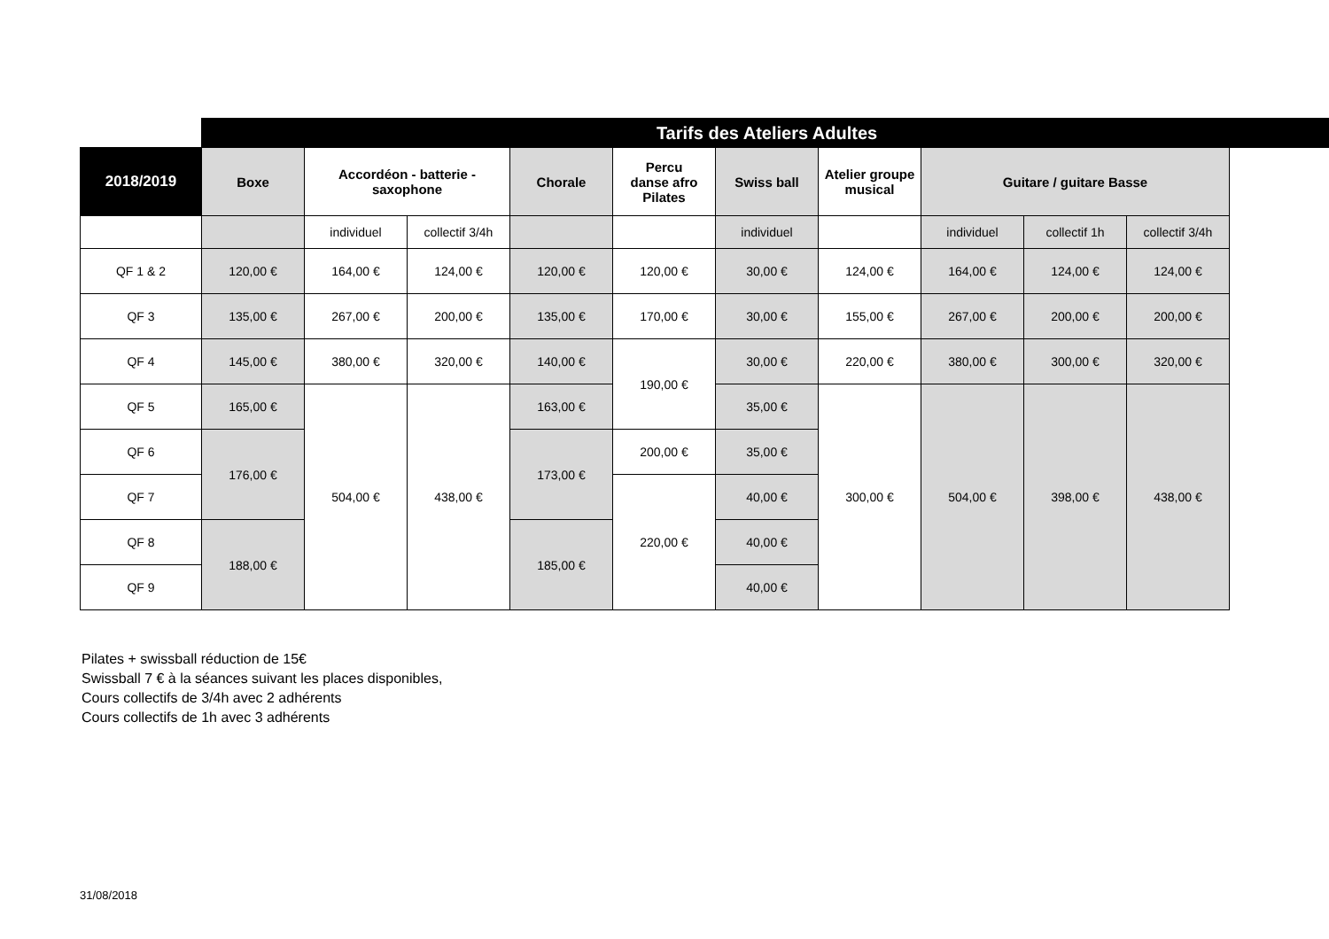| | Tarifs des Ateliers Adultes | | | | | | | | | |
| 2018/2019 | Boxe | Accordéon - batterie - saxophone | | Chorale | Percu danse afro Pilates | Swiss ball | Atelier groupe musical | Guitare / guitare Basse | | |
| | | individuel | collectif 3/4h | | | individuel | | individuel | collectif 1h | collectif 3/4h |
| QF 1 & 2 | 120,00 € | 164,00 € | 124,00 € | 120,00 € | 120,00 € | 30,00 € | 124,00 € | 164,00 € | 124,00 € | 124,00 € |
| QF 3 | 135,00 € | 267,00 € | 200,00 € | 135,00 € | 170,00 € | 30,00 € | 155,00 € | 267,00 € | 200,00 € | 200,00 € |
| QF 4 | 145,00 € | 380,00 € | 320,00 € | 140,00 € | 190,00 € | 30,00 € | 220,00 € | 380,00 € | 300,00 € | 320,00 € |
| QF 5 | 165,00 € | 504,00 € | 438,00 € | 163,00 € | | 35,00 € | 300,00 € | 504,00 € | 398,00 € | 438,00 € |
| QF 6 | 176,00 € | | | 173,00 € | 200,00 € | 35,00 € | | | | |
| QF 7 | | | | | 220,00 € | 40,00 € | | | | |
| QF 8 | 188,00 € | | | 185,00 € | | 40,00 € | | | | |
| QF 9 | | | | | | 40,00 € | | | | |
Pilates + swissball réduction de 15€
Swissball 7 € à la séances suivant les places disponibles,
Cours collectifs de 3/4h avec 2 adhérents
Cours collectifs de 1h avec 3 adhérents
31/08/2018